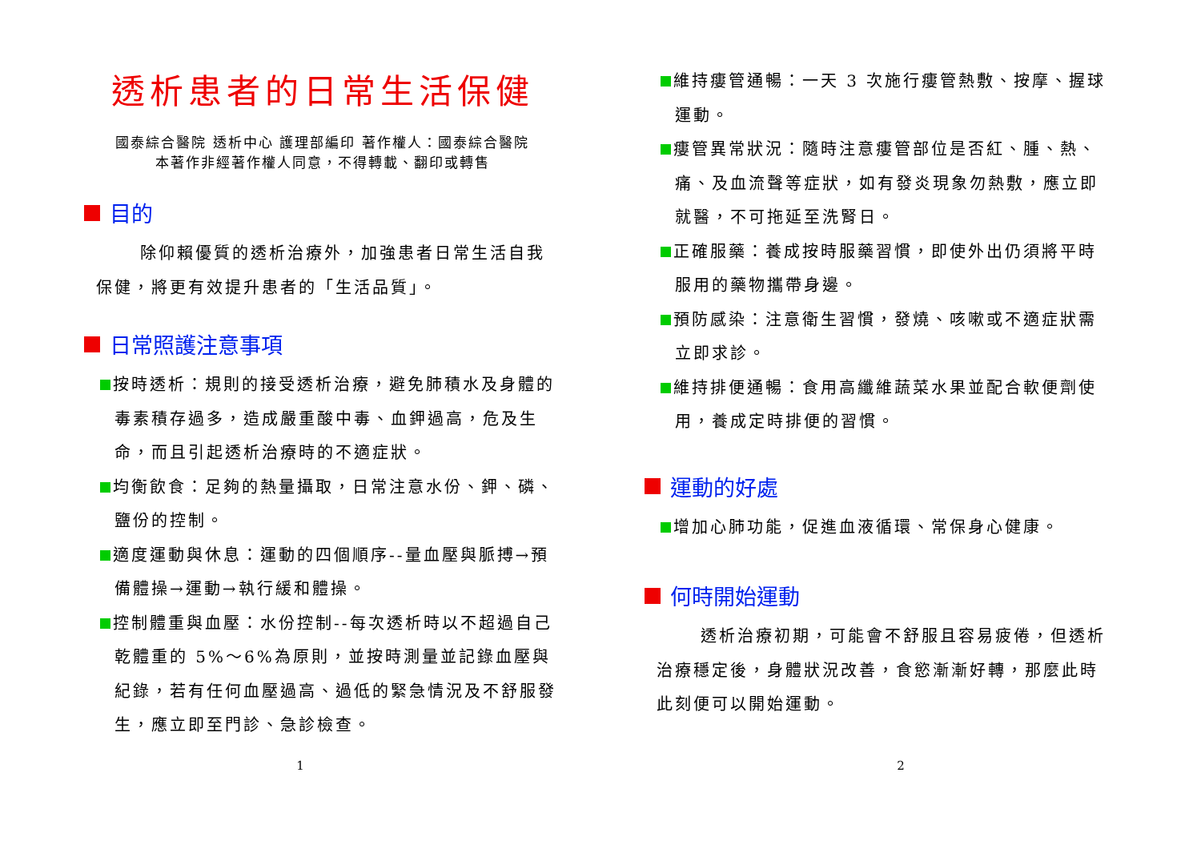透析患者的日常生活保健
國泰綜合醫院 透析中心 護理部編印 著作權人：國泰綜合醫院
本著作非經著作權人同意，不得轉載、翻印或轉售
目的
除仰賴優質的透析治療外，加強患者日常生活自我保健，將更有效提升患者的「生活品質」。
日常照護注意事項
按時透析：規則的接受透析治療，避免肺積水及身體的毒素積存過多，造成嚴重酸中毒、血鉀過高，危及生命，而且引起透析治療時的不適症狀。
均衡飲食：足夠的熱量攝取，日常注意水份、鉀、磷、鹽份的控制。
適度運動與休息：運動的四個順序--量血壓與脈搏→預備體操→運動→執行緩和體操。
控制體重與血壓：水份控制--每次透析時以不超過自己乾體重的 5%～6%為原則，並按時測量並記錄血壓與紀錄，若有任何血壓過高、過低的緊急情況及不舒服發生，應立即至門診、急診檢查。
1
維持瘻管通暢：一天 3 次施行瘻管熱敷、按摩、握球運動。
瘻管異常狀況：隨時注意瘻管部位是否紅、腫、熱、痛、及血流聲等症狀，如有發炎現象勿熱敷，應立即就醫，不可拖延至洗腎日。
正確服藥：養成按時服藥習慣，即使外出仍須將平時服用的藥物攜帶身邊。
預防感染：注意衛生習慣，發燒、咳嗽或不適症狀需立即求診。
維持排便通暢：食用高纖維蔬菜水果並配合軟便劑使用，養成定時排便的習慣。
運動的好處
增加心肺功能，促進血液循環、常保身心健康。
何時開始運動
透析治療初期，可能會不舒服且容易疲倦，但透析治療穩定後，身體狀況改善，食慾漸漸好轉，那麼此時此刻便可以開始運動。
2